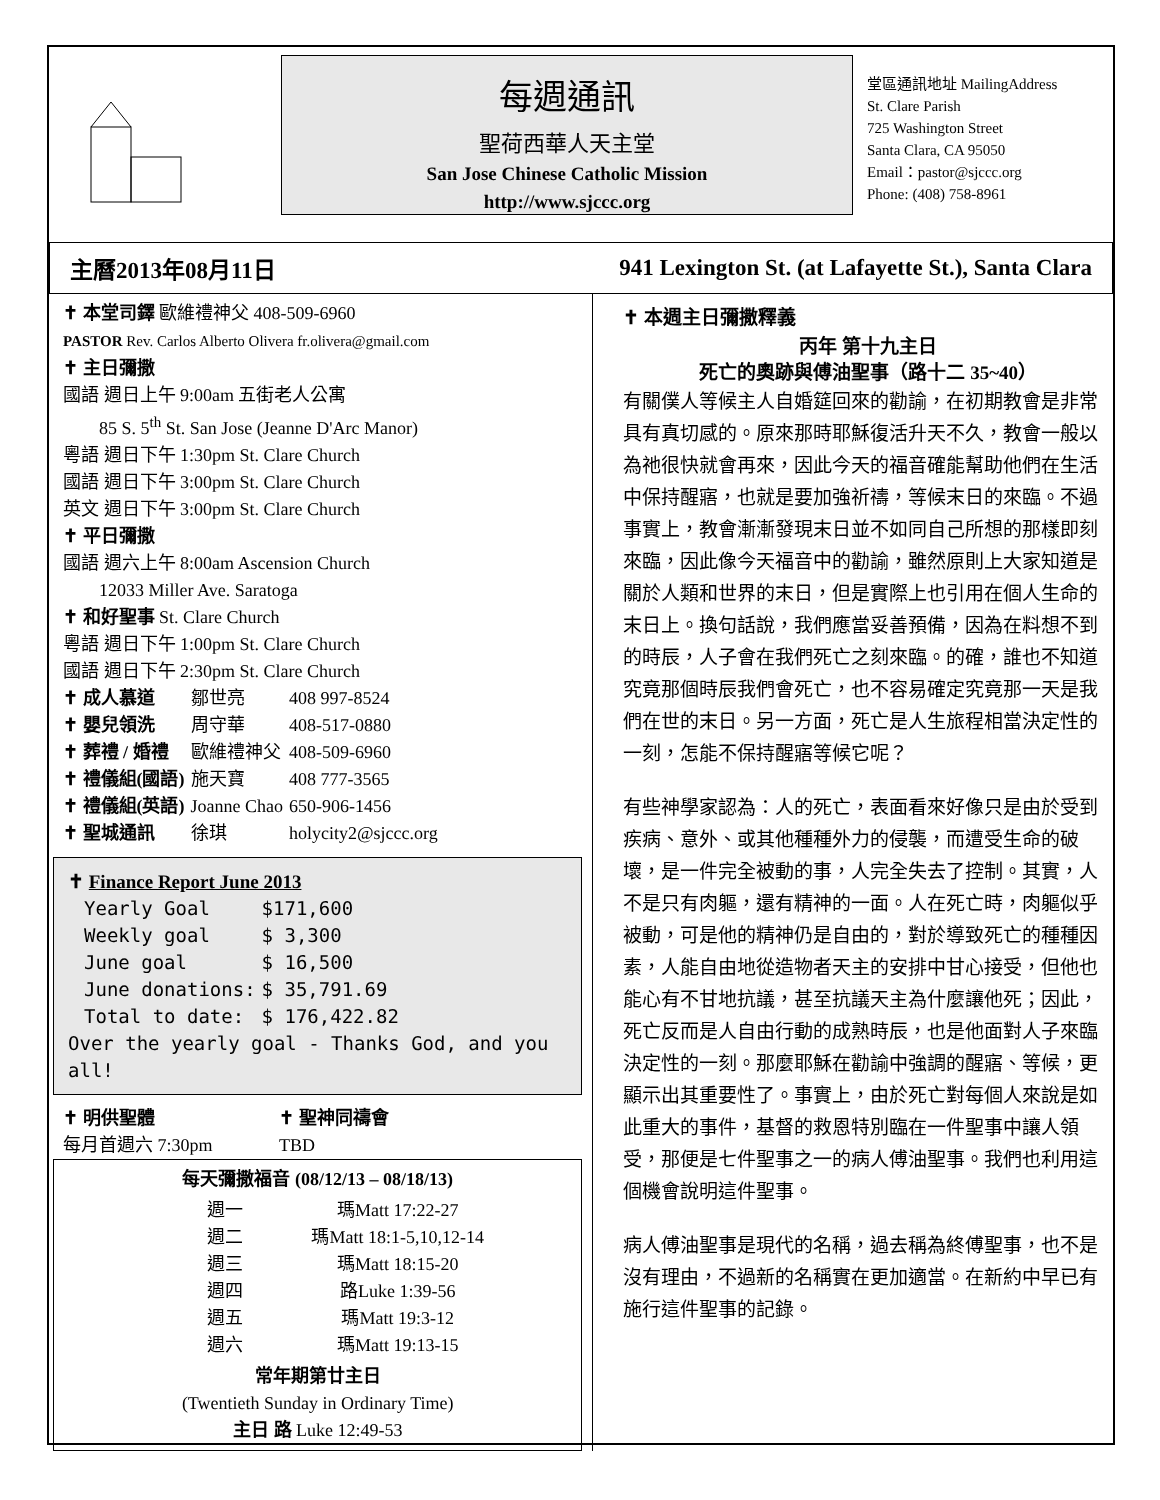每週通訊
聖荷西華人天主堂
San Jose Chinese Catholic Mission
http://www.sjccc.org
堂區通訊地址 MailingAddress
St. Clare Parish
725 Washington Street
Santa Clara, CA 95050
Email：pastor@sjccc.org
Phone: (408) 758-8961
主曆2013年08月11日 941 Lexington St. (at Lafayette St.), Santa Clara
✝ 本堂司鐸 歐維禮神父 408-509-6960
PASTOR Rev. Carlos Alberto Olivera fr.olivera@gmail.com
✝ 主日彌撒
國語 週日上午 9:00am 五街老人公寓
85 S. 5<sup>th</sup> St. San Jose (Jeanne D'Arc Manor)
粵語 週日下午 1:30pm St. Clare Church
國語 週日下午 3:00pm St. Clare Church
英文 週日下午 3:00pm St. Clare Church
✝ 平日彌撒
國語 週六上午 8:00am Ascension Church
12033 Miller Ave. Saratoga
✝ 和好聖事 St. Clare Church
粵語 週日下午 1:00pm St. Clare Church
國語 週日下午 2:30pm St. Clare Church
| ✝ 成人慕道 | 鄒世亮 | 408 997-8524 |
| ✝ 嬰兒領洗 | 周守華 | 408-517-0880 |
| ✝ 葬禮 / 婚禮 | 歐維禮神父 | 408-509-6960 |
| ✝ 禮儀組(國語) | 施天寶 | 408 777-3565 |
| ✝ 禮儀組(英語) | Joanne Chao | 650-906-1456 |
| ✝ 聖城通訊 | 徐琪 | holycity2@sjccc.org |
✝ Finance Report June 2013
| Yearly Goal | $171,600 |
| Weekly goal | $ 3,300 |
| June goal | $ 16,500 |
| June donations: | $ 35,791.69 |
| Total to date: | $ 176,422.82 |
Over the yearly goal - Thanks God, and you all!
| ✝ 明供聖體 | ✝ 聖神同禱會 |
| 每月首週六 7:30pm | TBD |
每天彌撒福音 (08/12/13 – 08/18/13)
| 週一 | 瑪Matt 17:22-27 |
| 週二 | 瑪Matt 18:1-5,10,12-14 |
| 週三 | 瑪Matt 18:15-20 |
| 週四 | 路Luke 1:39-56 |
| 週五 | 瑪Matt 19:3-12 |
| 週六 | 瑪Matt 19:13-15 |
常年期第廿主日
(Twentieth Sunday in Ordinary Time)
主日 路 Luke 12:49-53
✝ 本週主日彌撒釋義
丙年 第十九主日
死亡的奧跡與傅油聖事（路十二 35~40）
有關僕人等候主人自婚筵回來的勸諭，在初期教會是非常具有真切感的。原來那時耶穌復活升天不久，教會一般以為祂很快就會再來，因此今天的福音確能幫助他們在生活中保持醒寤，也就是要加強祈禱，等候末日的來臨。不過事實上，教會漸漸發現末日並不如同自己所想的那樣即刻來臨，因此像今天福音中的勸諭，雖然原則上大家知道是關於人類和世界的末日，但是實際上也引用在個人生命的末日上。換句話說，我們應當妥善預備，因為在料想不到的時辰，人子會在我們死亡之刻來臨。的確，誰也不知道究竟那個時辰我們會死亡，也不容易確定究竟那一天是我們在世的末日。另一方面，死亡是人生旅程相當決定性的一刻，怎能不保持醒寤等候它呢？
有些神學家認為：人的死亡，表面看來好像只是由於受到疾病、意外、或其他種種外力的侵襲，而遭受生命的破壞，是一件完全被動的事，人完全失去了控制。其實，人不是只有肉軀，還有精神的一面。人在死亡時，肉軀似乎被動，可是他的精神仍是自由的，對於導致死亡的種種因素，人能自由地從造物者天主的安排中甘心接受，但他也能心有不甘地抗議，甚至抗議天主為什麼讓他死；因此，死亡反而是人自由行動的成熟時辰，也是他面對人子來臨決定性的一刻。那麼耶穌在勸諭中強調的醒寤、等候，更顯示出其重要性了。事實上，由於死亡對每個人來說是如此重大的事件，基督的救恩特別臨在一件聖事中讓人領受，那便是七件聖事之一的病人傅油聖事。我們也利用這個機會說明這件聖事。
病人傅油聖事是現代的名稱，過去稱為終傅聖事，也不是沒有理由，不過新的名稱實在更加適當。在新約中早已有施行這件聖事的記錄。